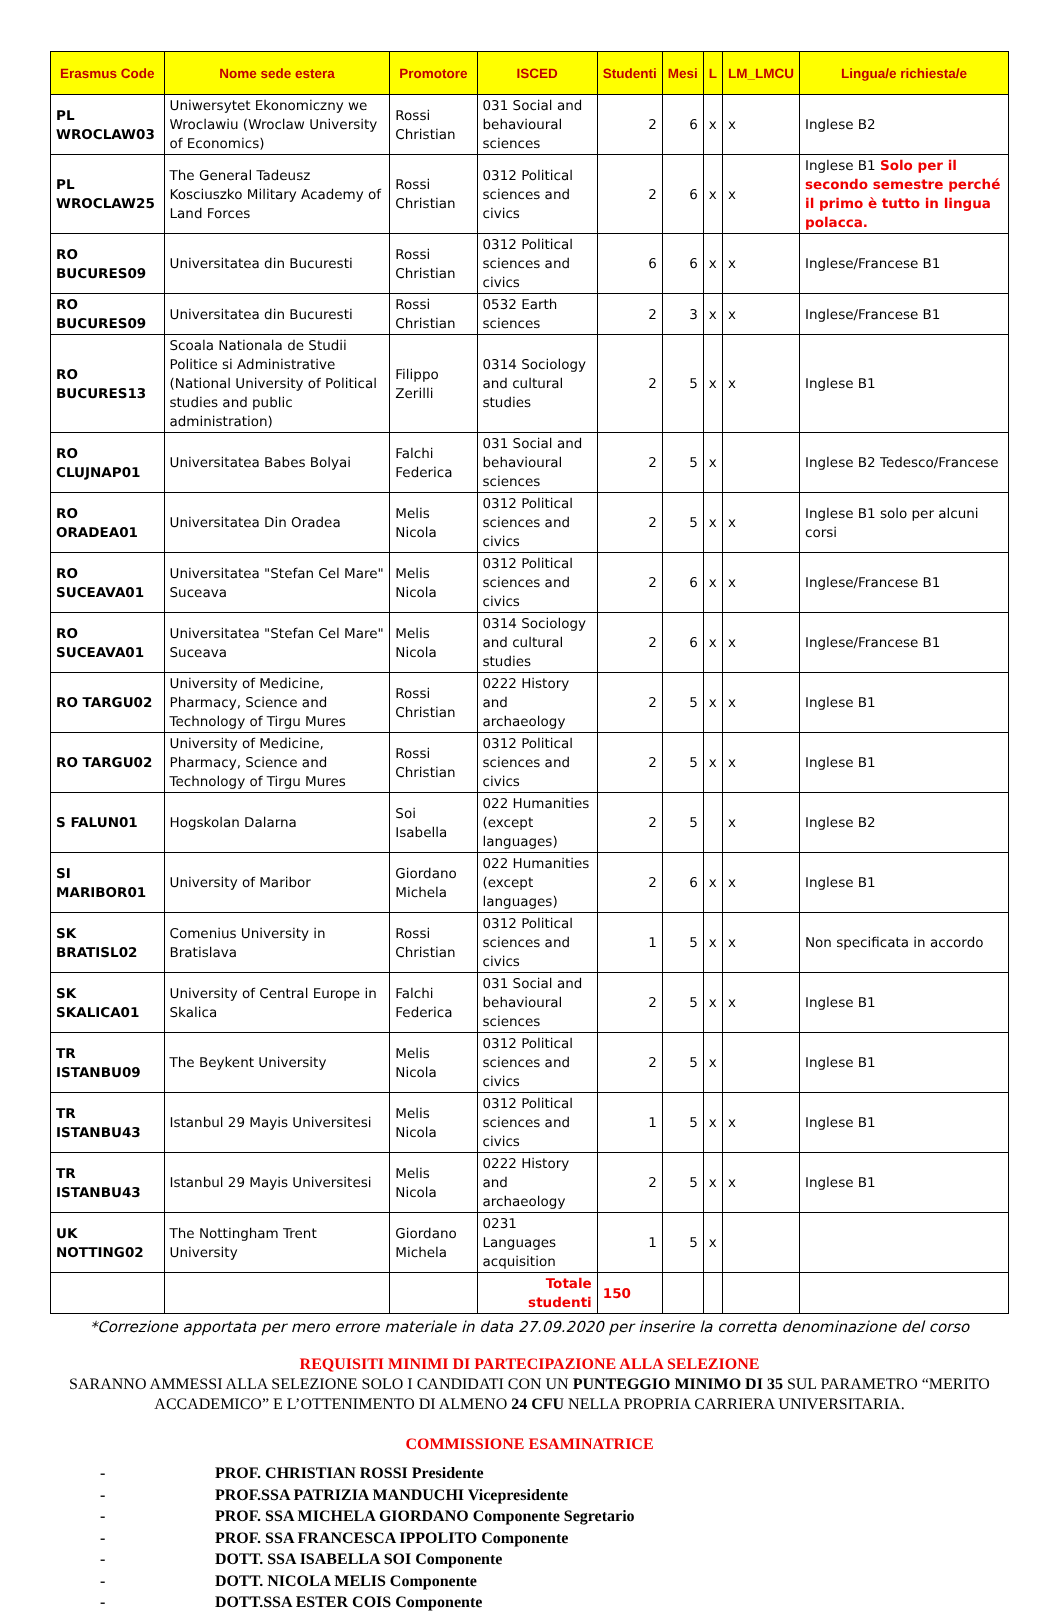| Erasmus Code | Nome sede estera | Promotore | ISCED | Studenti | Mesi | L | LM_LMCU | Lingua/e richiesta/e |
| --- | --- | --- | --- | --- | --- | --- | --- | --- |
| PL WROCLAW03 | Uniwersytet Ekonomiczny we Wroclawiu (Wroclaw University of Economics) | Rossi Christian | 031 Social and behavioural sciences | 2 | 6 | x | x | Inglese B2 |
| PL WROCLAW25 | The General Tadeusz Kosciuszko Military Academy of Land Forces | Rossi Christian | 0312 Political sciences and civics | 2 | 6 | x | x | Inglese B1 Solo per il secondo semestre perché il primo è tutto in lingua polacca. |
| RO BUCURES09 | Universitatea din Bucuresti | Rossi Christian | 0312 Political sciences and civics | 6 | 6 | x | x | Inglese/Francese B1 |
| RO BUCURES09 | Universitatea din Bucuresti | Rossi Christian | 0532 Earth sciences | 2 | 3 | x | x | Inglese/Francese B1 |
| RO BUCURES13 | Scoala Nationala de Studii Politice si Administrative (National University of Political studies and public administration) | Filippo Zerilli | 0314 Sociology and cultural studies | 2 | 5 | x | x | Inglese B1 |
| RO CLUJNAP01 | Universitatea Babes Bolyai | Falchi Federica | 031 Social and behavioural sciences | 2 | 5 | x | | Inglese B2 Tedesco/Francese |
| RO ORADEA01 | Universitatea Din Oradea | Melis Nicola | 0312 Political sciences and civics | 2 | 5 | x | x | Inglese B1 solo per alcuni corsi |
| RO SUCEAVA01 | Universitatea "Stefan Cel Mare" Suceava | Melis Nicola | 0312 Political sciences and civics | 2 | 6 | x | x | Inglese/Francese B1 |
| RO SUCEAVA01 | Universitatea "Stefan Cel Mare" Suceava | Melis Nicola | 0314 Sociology and cultural studies | 2 | 6 | x | x | Inglese/Francese B1 |
| RO TARGU02 | University of Medicine, Pharmacy, Science and Technology of Tirgu Mures | Rossi Christian | 0222 History and archaeology | 2 | 5 | x | x | Inglese B1 |
| RO TARGU02 | University of Medicine, Pharmacy, Science and Technology of Tirgu Mures | Rossi Christian | 0312 Political sciences and civics | 2 | 5 | x | x | Inglese B1 |
| S FALUN01 | Hogskolan Dalarna | Soi Isabella | 022 Humanities (except languages) | 2 | 5 | | x | Inglese B2 |
| SI MARIBOR01 | University of Maribor | Giordano Michela | 022 Humanities (except languages) | 2 | 6 | x | x | Inglese B1 |
| SK BRATISL02 | Comenius University in Bratislava | Rossi Christian | 0312 Political sciences and civics | 1 | 5 | x | x | Non specificata in accordo |
| SK SKALICA01 | University of Central Europe in Skalica | Falchi Federica | 031 Social and behavioural sciences | 2 | 5 | x | x | Inglese B1 |
| TR ISTANBU09 | The Beykent University | Melis Nicola | 0312 Political sciences and civics | 2 | 5 | x | | Inglese B1 |
| TR ISTANBU43 | Istanbul 29 Mayis Universitesi | Melis Nicola | 0312 Political sciences and civics | 1 | 5 | x | x | Inglese B1 |
| TR ISTANBU43 | Istanbul 29 Mayis Universitesi | Melis Nicola | 0222 History and archaeology | 2 | 5 | x | x | Inglese B1 |
| UK NOTTING02 | The Nottingham Trent University | Giordano Michela | 0231 Languages acquisition | 1 | 5 | x | | |
| | | | Totale studenti | 150 | | | | |
*Correzione apportata per mero errore materiale in data 27.09.2020 per inserire la corretta denominazione del corso
REQUISITI MINIMI DI PARTECIPAZIONE ALLA SELEZIONE
SARANNO AMMESSI ALLA SELEZIONE SOLO I CANDIDATI CON UN PUNTEGGIO MINIMO DI 35 SUL PARAMETRO “MERITO ACCADEMICO” E L’OTTENIMENTO DI ALMENO 24 CFU NELLA PROPRIA CARRIERA UNIVERSITARIA.
COMMISSIONE ESAMINATRICE
- PROF. CHRISTIAN ROSSI Presidente
- PROF.SSA PATRIZIA MANDUCHI Vicepresidente
- PROF. SSA MICHELA GIORDANO Componente Segretario
- PROF. SSA FRANCESCA IPPOLITO Componente
- DOTT. SSA ISABELLA SOI Componente
- DOTT. NICOLA MELIS Componente
- DOTT.SSA ESTER COIS Componente